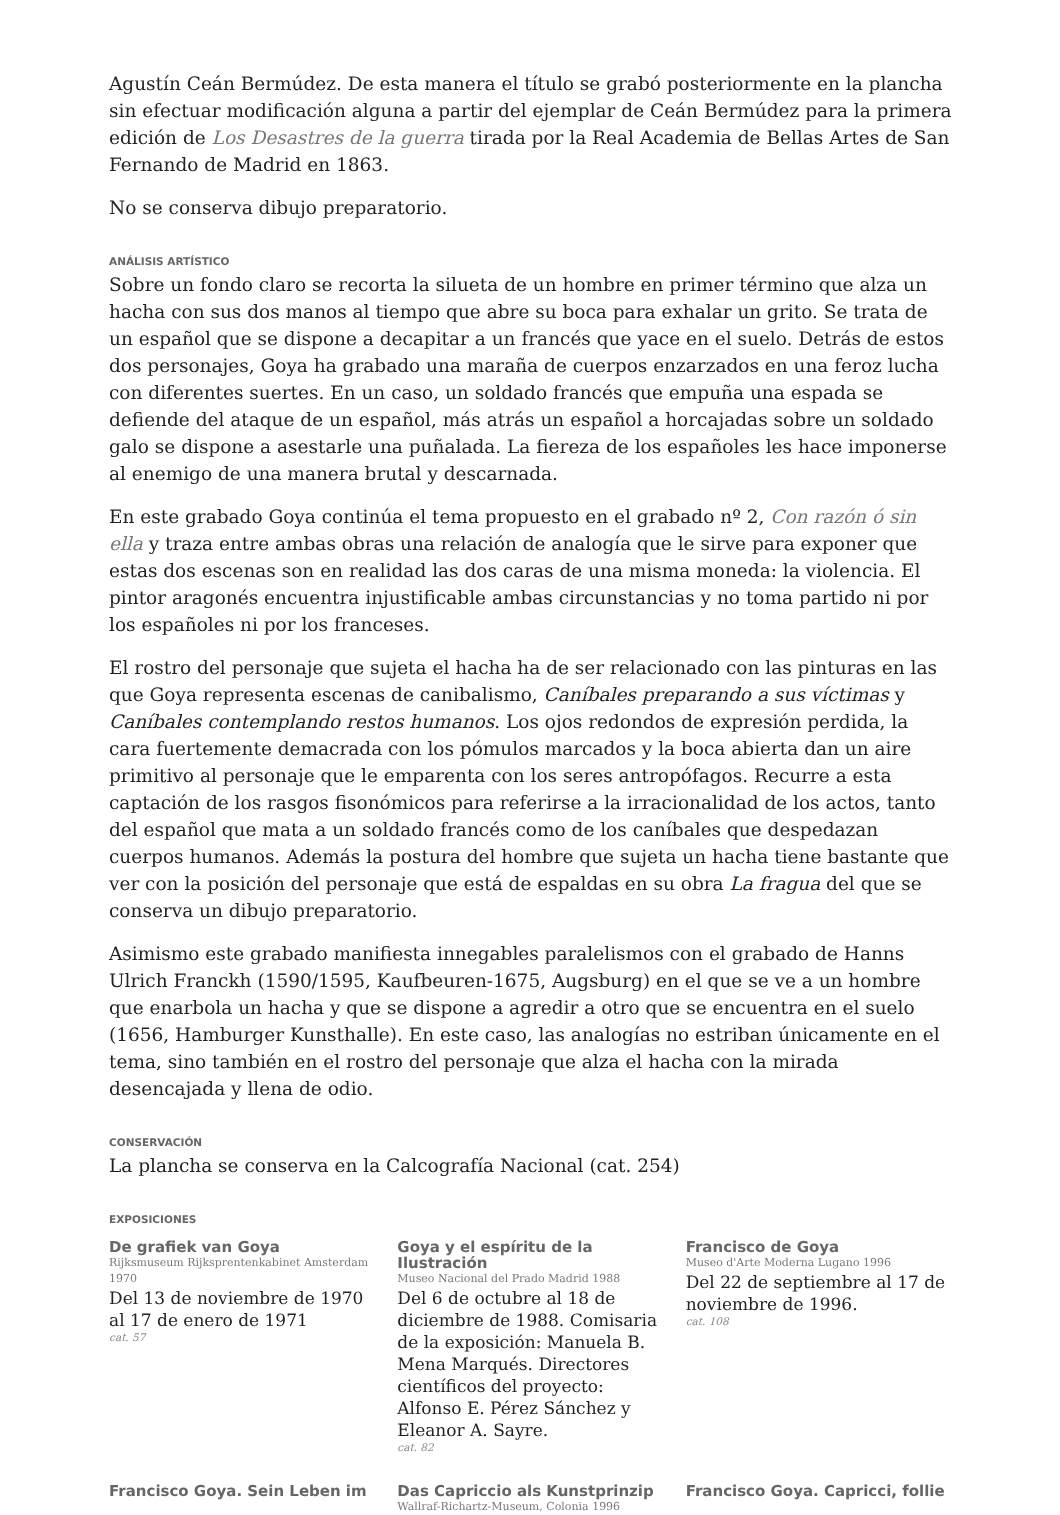Agustín Ceán Bermúdez. De esta manera el título se grabó posteriormente en la plancha sin efectuar modificación alguna a partir del ejemplar de Ceán Bermúdez para la primera edición de Los Desastres de la guerra tirada por la Real Academia de Bellas Artes de San Fernando de Madrid en 1863.
No se conserva dibujo preparatorio.
ANÁLISIS ARTÍSTICO
Sobre un fondo claro se recorta la silueta de un hombre en primer término que alza un hacha con sus dos manos al tiempo que abre su boca para exhalar un grito. Se trata de un español que se dispone a decapitar a un francés que yace en el suelo. Detrás de estos dos personajes, Goya ha grabado una maraña de cuerpos enzarzados en una feroz lucha con diferentes suertes. En un caso, un soldado francés que empuña una espada se defiende del ataque de un español, más atrás un español a horcajadas sobre un soldado galo se dispone a asestarle una puñalada. La fiereza de los españoles les hace imponerse al enemigo de una manera brutal y descarnada.
En este grabado Goya continúa el tema propuesto en el grabado nº 2, Con razón ó sin ella y traza entre ambas obras una relación de analogía que le sirve para exponer que estas dos escenas son en realidad las dos caras de una misma moneda: la violencia. El pintor aragonés encuentra injustificable ambas circunstancias y no toma partido ni por los españoles ni por los franceses.
El rostro del personaje que sujeta el hacha ha de ser relacionado con las pinturas en las que Goya representa escenas de canibalismo, Caníbales preparando a sus víctimas y Caníbales contemplando restos humanos. Los ojos redondos de expresión perdida, la cara fuertemente demacrada con los pómulos marcados y la boca abierta dan un aire primitivo al personaje que le emparenta con los seres antropófagos. Recurre a esta captación de los rasgos fisonómicos para referirse a la irracionalidad de los actos, tanto del español que mata a un soldado francés como de los caníbales que despedazan cuerpos humanos. Además la postura del hombre que sujeta un hacha tiene bastante que ver con la posición del personaje que está de espaldas en su obra La fragua del que se conserva un dibujo preparatorio.
Asimismo este grabado manifiesta innegables paralelismos con el grabado de Hanns Ulrich Franckh (1590/1595, Kaufbeuren-1675, Augsburg) en el que se ve a un hombre que enarbola un hacha y que se dispone a agredir a otro que se encuentra en el suelo (1656, Hamburger Kunsthalle). En este caso, las analogías no estriban únicamente en el tema, sino también en el rostro del personaje que alza el hacha con la mirada desencajada y llena de odio.
CONSERVACIÓN
La plancha se conserva en la Calcografía Nacional (cat. 254)
EXPOSICIONES
De grafiek van Goya
Rijksmuseum Rijksprentenkabinet Amsterdam 1970
Del 13 de noviembre de 1970 al 17 de enero de 1971
cat. 57
Goya y el espíritu de la Ilustración
Museo Nacional del Prado Madrid 1988
Del 6 de octubre al 18 de diciembre de 1988. Comisaria de la exposición: Manuela B. Mena Marqués. Directores científicos del proyecto: Alfonso E. Pérez Sánchez y Eleanor A. Sayre.
cat. 82
Francisco de Goya
Museo d'Arte Moderna Lugano 1996
Del 22 de septiembre al 17 de noviembre de 1996.
cat. 108
Francisco Goya. Sein Leben im
Das Capriccio als Kunstprinzip
Wallraf-Richartz-Museum, Colonia 1996
Francisco Goya. Capricci, follie